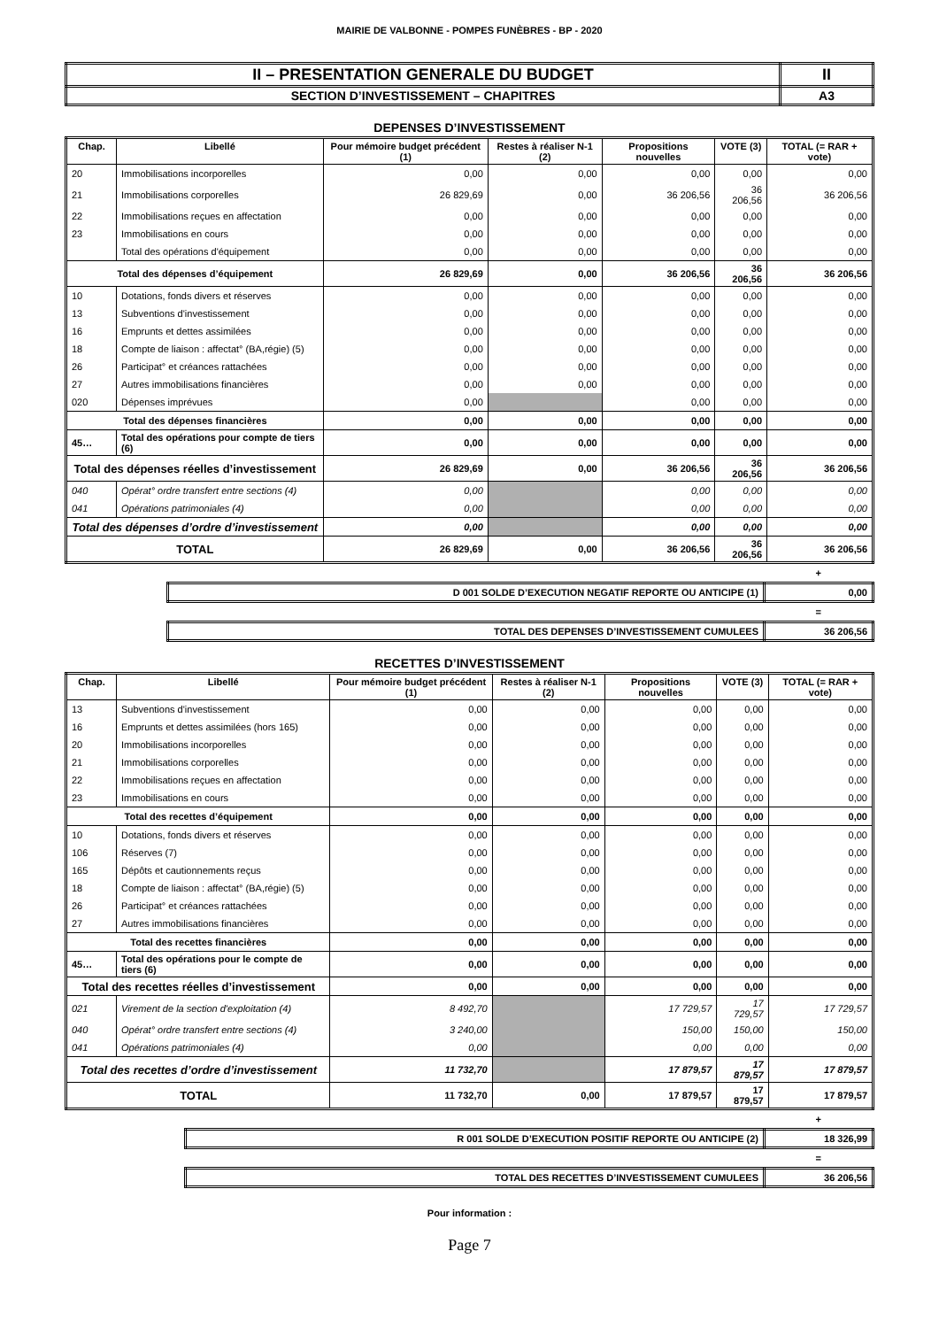MAIRIE DE VALBONNE - POMPES FUNÈBRES - BP - 2020
| II – PRESENTATION GENERALE DU BUDGET | II |
| SECTION D’INVESTISSEMENT – CHAPITRES | A3 |
DEPENSES D’INVESTISSEMENT
| Chap. | Libellé | Pour mémoire budget précédent (1) | Restes à réaliser N-1 (2) | Propositions nouvelles | VOTE (3) | TOTAL (= RAR + vote) |
| --- | --- | --- | --- | --- | --- | --- |
| 20 | Immobilisations incorporelles | 0,00 | 0,00 | 0,00 | 0,00 | 0,00 |
| 21 | Immobilisations corporelles | 26 829,69 | 0,00 | 36 206,56 | 36 206,56 | 36 206,56 |
| 22 | Immobilisations reçues en affectation | 0,00 | 0,00 | 0,00 | 0,00 | 0,00 |
| 23 | Immobilisations en cours | 0,00 | 0,00 | 0,00 | 0,00 | 0,00 |
| | Total des opérations d'équipement | 0,00 | 0,00 | 0,00 | 0,00 | 0,00 |
| Total des dépenses d’équipement | | 26 829,69 | 0,00 | 36 206,56 | 36 206,56 | 36 206,56 |
| 10 | Dotations, fonds divers et réserves | 0,00 | 0,00 | 0,00 | 0,00 | 0,00 |
| 13 | Subventions d'investissement | 0,00 | 0,00 | 0,00 | 0,00 | 0,00 |
| 16 | Emprunts et dettes assimilées | 0,00 | 0,00 | 0,00 | 0,00 | 0,00 |
| 18 | Compte de liaison : affectat° (BA,régie) (5) | 0,00 | 0,00 | 0,00 | 0,00 | 0,00 |
| 26 | Participat° et créances rattachées | 0,00 | 0,00 | 0,00 | 0,00 | 0,00 |
| 27 | Autres immobilisations financières | 0,00 | 0,00 | 0,00 | 0,00 | 0,00 |
| 020 | Dépenses imprévues | 0,00 | | 0,00 | 0,00 | 0,00 |
| Total des dépenses financières | | 0,00 | 0,00 | 0,00 | 0,00 | 0,00 |
| 45… | Total des opérations pour compte de tiers (6) | 0,00 | 0,00 | 0,00 | 0,00 | 0,00 |
| Total des dépenses réelles d’investissement | | 26 829,69 | 0,00 | 36 206,56 | 36 206,56 | 36 206,56 |
| 040 | Opérat° ordre transfert entre sections (4) | 0,00 | | 0,00 | 0,00 | 0,00 |
| 041 | Opérations patrimoniales (4) | 0,00 | | 0,00 | 0,00 | 0,00 |
| Total des dépenses d’ordre d’investissement | | 0,00 | | 0,00 | 0,00 | 0,00 |
| TOTAL | | 26 829,69 | 0,00 | 36 206,56 | 36 206,56 | 36 206,56 |
+
| D 001 SOLDE D’EXECUTION NEGATIF REPORTE OU ANTICIPE (1) | 0,00 |
=
| TOTAL DES DEPENSES D’INVESTISSEMENT CUMULEES | 36 206,56 |
RECETTES D’INVESTISSEMENT
| Chap. | Libellé | Pour mémoire budget précédent (1) | Restes à réaliser N-1 (2) | Propositions nouvelles | VOTE (3) | TOTAL (= RAR + vote) |
| --- | --- | --- | --- | --- | --- | --- |
| 13 | Subventions d'investissement | 0,00 | 0,00 | 0,00 | 0,00 | 0,00 |
| 16 | Emprunts et dettes assimilées (hors 165) | 0,00 | 0,00 | 0,00 | 0,00 | 0,00 |
| 20 | Immobilisations incorporelles | 0,00 | 0,00 | 0,00 | 0,00 | 0,00 |
| 21 | Immobilisations corporelles | 0,00 | 0,00 | 0,00 | 0,00 | 0,00 |
| 22 | Immobilisations reçues en affectation | 0,00 | 0,00 | 0,00 | 0,00 | 0,00 |
| 23 | Immobilisations en cours | 0,00 | 0,00 | 0,00 | 0,00 | 0,00 |
| Total des recettes d’équipement | | 0,00 | 0,00 | 0,00 | 0,00 | 0,00 |
| 10 | Dotations, fonds divers et réserves | 0,00 | 0,00 | 0,00 | 0,00 | 0,00 |
| 106 | Réserves (7) | 0,00 | 0,00 | 0,00 | 0,00 | 0,00 |
| 165 | Dépôts et cautionnements reçus | 0,00 | 0,00 | 0,00 | 0,00 | 0,00 |
| 18 | Compte de liaison : affectat° (BA,régie) (5) | 0,00 | 0,00 | 0,00 | 0,00 | 0,00 |
| 26 | Participat° et créances rattachées | 0,00 | 0,00 | 0,00 | 0,00 | 0,00 |
| 27 | Autres immobilisations financières | 0,00 | 0,00 | 0,00 | 0,00 | 0,00 |
| Total des recettes financières | | 0,00 | 0,00 | 0,00 | 0,00 | 0,00 |
| 45… | Total des opérations pour le compte de tiers (6) | 0,00 | 0,00 | 0,00 | 0,00 | 0,00 |
| Total des recettes réelles d’investissement | | 0,00 | 0,00 | 0,00 | 0,00 | 0,00 |
| 021 | Virement de la section d'exploitation (4) | 8 492,70 | | 17 729,57 | 17 729,57 | 17 729,57 |
| 040 | Opérat° ordre transfert entre sections (4) | 3 240,00 | | 150,00 | 150,00 | 150,00 |
| 041 | Opérations patrimoniales (4) | 0,00 | | 0,00 | 0,00 | 0,00 |
| Total des recettes d’ordre d’investissement | | 11 732,70 | | 17 879,57 | 17 879,57 | 17 879,57 |
| TOTAL | | 11 732,70 | 0,00 | 17 879,57 | 17 879,57 | 17 879,57 |
+
| R 001 SOLDE D’EXECUTION POSITIF REPORTE OU ANTICIPE (2) | 18 326,99 |
=
| TOTAL DES RECETTES D’INVESTISSEMENT CUMULEES | 36 206,56 |
Pour information :
Page 7